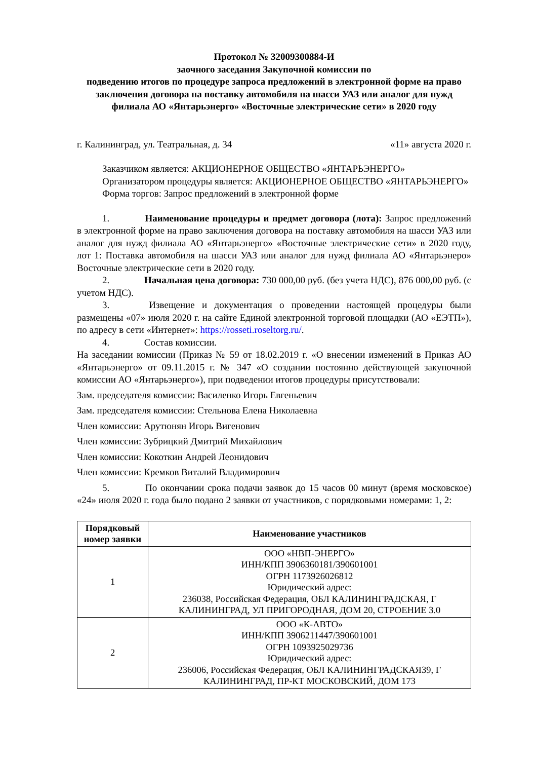Протокол № 32009300884-И
заочного заседания Закупочной комиссии по
подведению итогов по процедуре запроса предложений в электронной форме на право заключения договора на поставку автомобиля на шасси УАЗ или аналог для нужд филиала АО «Янтарьэнерго» «Восточные электрические сети» в 2020 году
г. Калининград, ул. Театральная, д. 34 «11» августа 2020 г.
Заказчиком является: АКЦИОНЕРНОЕ ОБЩЕСТВО «ЯНТАРЬЭНЕРГО»
Организатором процедуры является: АКЦИОНЕРНОЕ ОБЩЕСТВО «ЯНТАРЬЭНЕРГО»
Форма торгов: Запрос предложений в электронной форме
1. Наименование процедуры и предмет договора (лота): Запрос предложений в электронной форме на право заключения договора на поставку автомобиля на шасси УАЗ или аналог для нужд филиала АО «Янтарьэнерго» «Восточные электрические сети» в 2020 году, лот 1: Поставка автомобиля на шасси УАЗ или аналог для нужд филиала АО «Янтарьэнеро» Восточные электрические сети в 2020 году.
2. Начальная цена договора: 730 000,00 руб. (без учета НДС), 876 000,00 руб. (с учетом НДС).
3. Извещение и документация о проведении настоящей процедуры были размещены «07» июля 2020 г. на сайте Единой электронной торговой площадки (АО «ЕЭТП»), по адресу в сети «Интернет»: https://rosseti.roseltorg.ru/.
4. Состав комиссии.
На заседании комиссии (Приказ № 59 от 18.02.2019 г. «О внесении изменений в Приказ АО «Янтарьэнерго» от 09.11.2015 г. № 347 «О создании постоянно действующей закупочной комиссии АО «Янтарьэнерго»), при подведении итогов процедуры присутствовали:
Зам. председателя комиссии: Василенко Игорь Евгеньевич
Зам. председателя комиссии: Стельнова Елена Николаевна
Член комиссии: Арутюнян Игорь Вигенович
Член комиссии: Зубрицкий Дмитрий Михайлович
Член комиссии: Кокоткин Андрей Леонидович
Член комиссии: Кремков Виталий Владимирович
5. По окончании срока подачи заявок до 15 часов 00 минут (время московское) «24» июля 2020 г. года было подано 2 заявки от участников, с порядковыми номерами: 1, 2:
| Порядковый номер заявки | Наименование участников |
| --- | --- |
| 1 | ООО «НВП-ЭНЕРГО» ИНН/КПП 3906360181/390601001 ОГРН 1173926026812 Юридический адрес: 236038, Российская Федерация, ОБЛ КАЛИНИНГРАДСКАЯ, Г КАЛИНИНГРАД, УЛ ПРИГОРОДНАЯ, ДОМ 20, СТРОЕНИЕ 3.0 |
| 2 | ООО «К-АВТО» ИНН/КПП 3906211447/390601001 ОГРН 1093925029736 Юридический адрес: 236006, Российская Федерация, ОБЛ КАЛИНИНГРАДСКАЯ39, Г КАЛИНИНГРАД, ПР-КТ МОСКОВСКИЙ, ДОМ 173 |